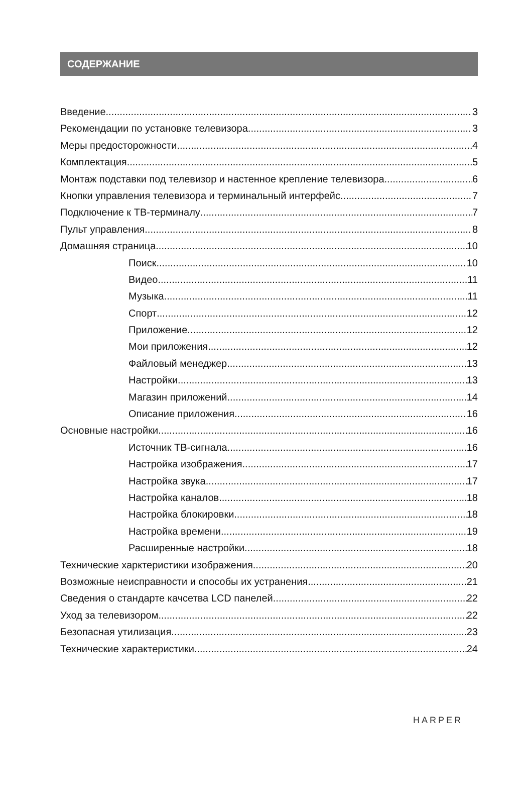СОДЕРЖАНИЕ
Введение 3
Рекомендации по установке телевизора 3
Меры предосторожности 4
Комплектация 5
Монтаж подставки под телевизор и настенное крепление телевизора 6
Кнопки управления телевизора и терминальный интерфейс 7
Подключение к ТВ-терминалу 7
Пульт управления 8
Домашняя страница 10
Поиск 10
Видео 11
Музыка 11
Спорт 12
Приложение 12
Мои приложения 12
Файловый менеджер 13
Настройки 13
Магазин приложений 14
Описание приложения 16
Основные настройки 16
Источник ТВ-сигнала 16
Настройка изображения 17
Настройка звука 17
Настройка каналов 18
Настройка блокировки 18
Настройка времени 19
Расширенные настройки 18
Технические харктеристики изображения 20
Возможные неисправности и способы их устранения 21
Сведения о стандарте качсетва LCD панелей 22
Уход за телевизором 22
Безопасная утилизация 23
Технические характеристики 24
HARPER